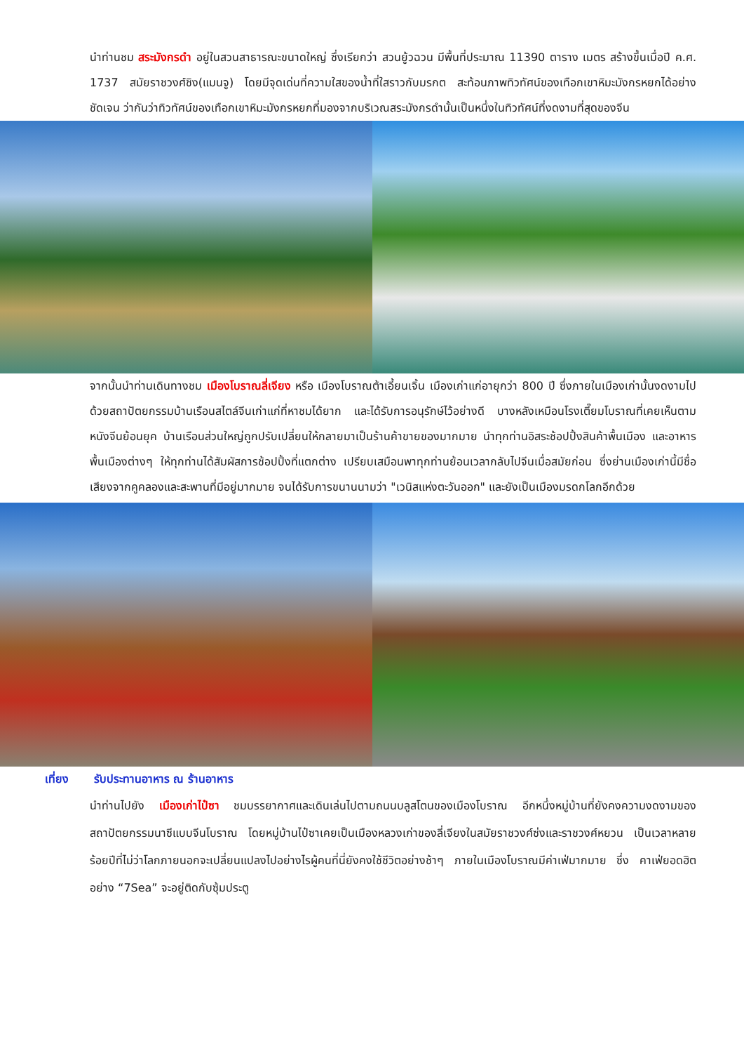นำท่านชม สระมังกรดำ อยู่ในสวนสาธารณะขนาดใหญ่ ซึ่งเรียกว่า สวนยู้วฉวน มีพื้นที่ประมาณ 11390 ตาราง เมตร สร้างขึ้นเมื่อปี ค.ศ. 1737 สมัยราชวงศ์ชิง(แมนจู) โดยมีจุดเด่นที่ความใสของน้ำที่ใสราวกับมรกต สะท้อนภาพทิวทัศน์ของเทือกเขาหิมะมังกรหยกได้อย่างชัดเจน ว่ากันว่าทิวทัศน์ของเทือกเขาหิมะมังกรหยกที่มองจากบริเวณสระมังกรดำนั้นเป็นหนึ่งในทิวทัศน์ที่งดงามที่สุดของจีน
จากนั้นนำท่านเดินทางชม เมืองโบราณลี่เจียง หรือ เมืองโบราณต้าเอี้ยนเจิ้น เมืองเก่าแก่อายุกว่า 800 ปี ซึ่งภายในเมืองเก่านั้นงดงามไปด้วยสถาปัตยกรรมบ้านเรือนสไตล์จีนเก่าแก่ที่หาชมได้ยาก และได้รับการอนุรักษ์ไว้อย่างดี บางหลังเหมือนโรงเตี๊ยมโบราณที่เคยเห็นตามหนังจีนย้อนยุค บ้านเรือนส่วนใหญ่ถูกปรับเปลี่ยนให้กลายมาเป็นร้านค้าขายของมากมาย นำทุกท่านอิสระช้อปปิ้งสินค้าพื้นเมือง และอาหารพื้นเมืองต่างๆ ให้ทุกท่านได้สัมผัสการช้อปปิ้งที่แตกต่าง เปรียบเสมือนพาทุกท่านย้อนเวลากลับไปจีนเมื่อสมัยก่อน ซึ่งย่านเมืองเก่านี้มีชื่อเสียงจากคูคลองและสะพานที่มีอยู่มากมาย จนได้รับการขนานนามว่า "เวนิสแห่งตะวันออก" และยังเป็นเมืองมรดกโลกอีกด้วย
เที่ยง รับประทานอาหาร ณ ร้านอาหาร
นำท่านไปยัง เมืองเก่าไป๋ซา ชมบรรยากาศและเดินเล่นไปตามถนนบลูสโตนของเมืองโบราณ อีกหนึ่งหมู่บ้านที่ยังคงความงดงามของสถาปัตยกรรมนาซีแบบจีนโบราณ โดยหมู่บ้านไป๋ซาเคยเป็นเมืองหลวงเก่าของลี่เจียงในสมัยราชวงศ์ซ่งและราชวงศ์หยวน เป็นเวลาหลายร้อยปีที่ไม่ว่าโลกภายนอกจะเปลี่ยนแปลงไปอย่างไรผู้คนที่นี่ยังคงใช้ชีวิตอย่างช้าๆ ภายในเมืองโบราณมีค่าเฟ่มากมาย ซึ่ง คาเฟ่ยอดฮิตอย่าง “7Sea” จะอยู่ติดกับซุ้มประตู